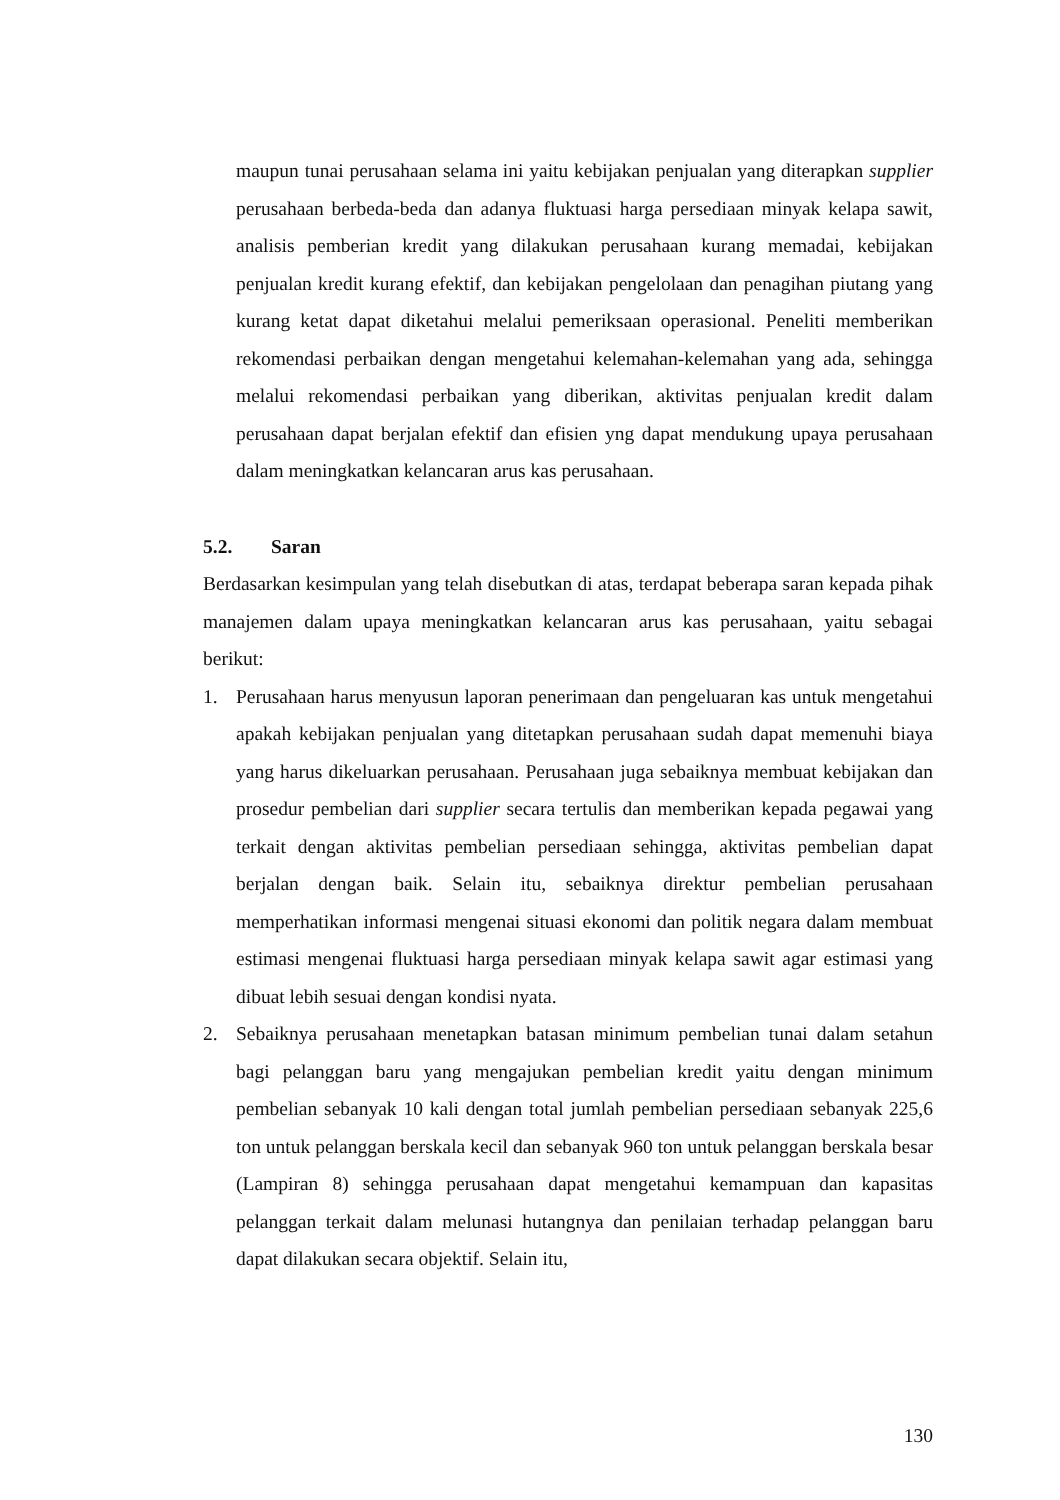maupun tunai perusahaan selama ini yaitu kebijakan penjualan yang diterapkan supplier perusahaan berbeda-beda dan adanya fluktuasi harga persediaan minyak kelapa sawit, analisis pemberian kredit yang dilakukan perusahaan kurang memadai, kebijakan penjualan kredit kurang efektif, dan kebijakan pengelolaan dan penagihan piutang yang kurang ketat dapat diketahui melalui pemeriksaan operasional. Peneliti memberikan rekomendasi perbaikan dengan mengetahui kelemahan-kelemahan yang ada, sehingga melalui rekomendasi perbaikan yang diberikan, aktivitas penjualan kredit dalam perusahaan dapat berjalan efektif dan efisien yng dapat mendukung upaya perusahaan dalam meningkatkan kelancaran arus kas perusahaan.
5.2. Saran
Berdasarkan kesimpulan yang telah disebutkan di atas, terdapat beberapa saran kepada pihak manajemen dalam upaya meningkatkan kelancaran arus kas perusahaan, yaitu sebagai berikut:
1. Perusahaan harus menyusun laporan penerimaan dan pengeluaran kas untuk mengetahui apakah kebijakan penjualan yang ditetapkan perusahaan sudah dapat memenuhi biaya yang harus dikeluarkan perusahaan. Perusahaan juga sebaiknya membuat kebijakan dan prosedur pembelian dari supplier secara tertulis dan memberikan kepada pegawai yang terkait dengan aktivitas pembelian persediaan sehingga, aktivitas pembelian dapat berjalan dengan baik. Selain itu, sebaiknya direktur pembelian perusahaan memperhatikan informasi mengenai situasi ekonomi dan politik negara dalam membuat estimasi mengenai fluktuasi harga persediaan minyak kelapa sawit agar estimasi yang dibuat lebih sesuai dengan kondisi nyata.
2. Sebaiknya perusahaan menetapkan batasan minimum pembelian tunai dalam setahun bagi pelanggan baru yang mengajukan pembelian kredit yaitu dengan minimum pembelian sebanyak 10 kali dengan total jumlah pembelian persediaan sebanyak 225,6 ton untuk pelanggan berskala kecil dan sebanyak 960 ton untuk pelanggan berskala besar (Lampiran 8) sehingga perusahaan dapat mengetahui kemampuan dan kapasitas pelanggan terkait dalam melunasi hutangnya dan penilaian terhadap pelanggan baru dapat dilakukan secara objektif. Selain itu,
130